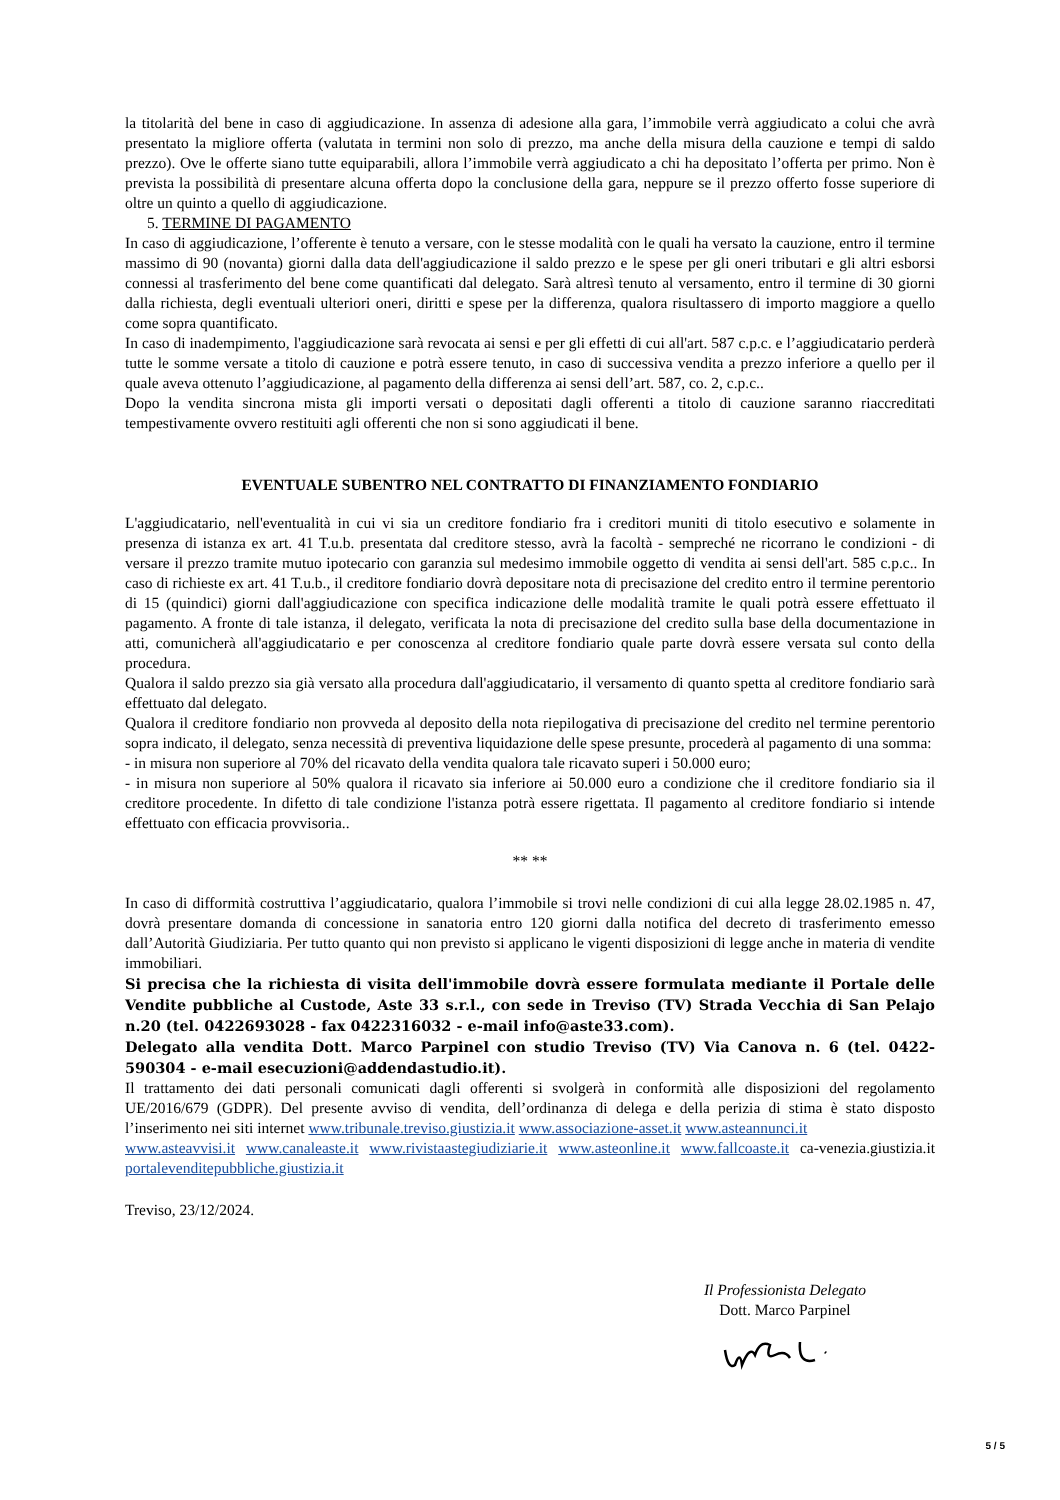la titolarità del bene in caso di aggiudicazione. In assenza di adesione alla gara, l’immobile verrà aggiudicato a colui che avrà presentato la migliore offerta (valutata in termini non solo di prezzo, ma anche della misura della cauzione e tempi di saldo prezzo). Ove le offerte siano tutte equiparabili, allora l’immobile verrà aggiudicato a chi ha depositato l’offerta per primo. Non è prevista la possibilità di presentare alcuna offerta dopo la conclusione della gara, neppure se il prezzo offerto fosse superiore di oltre un quinto a quello di aggiudicazione.
5. TERMINE DI PAGAMENTO
In caso di aggiudicazione, l’offerente è tenuto a versare, con le stesse modalità con le quali ha versato la cauzione, entro il termine massimo di 90 (novanta) giorni dalla data dell'aggiudicazione il saldo prezzo e le spese per gli oneri tributari e gli altri esborsi connessi al trasferimento del bene come quantificati dal delegato. Sarà altresì tenuto al versamento, entro il termine di 30 giorni dalla richiesta, degli eventuali ulteriori oneri, diritti e spese per la differenza, qualora risultassero di importo maggiore a quello come sopra quantificato.
In caso di inadempimento, l'aggiudicazione sarà revocata ai sensi e per gli effetti di cui all'art. 587 c.p.c. e l’aggiudicatario perderà tutte le somme versate a titolo di cauzione e potrà essere tenuto, in caso di successiva vendita a prezzo inferiore a quello per il quale aveva ottenuto l’aggiudicazione, al pagamento della differenza ai sensi dell’art. 587, co. 2, c.p.c..
Dopo la vendita sincrona mista gli importi versati o depositati dagli offerenti a titolo di cauzione saranno riaccreditati tempestivamente ovvero restituiti agli offerenti che non si sono aggiudicati il bene.
EVENTUALE SUBENTRO NEL CONTRATTO DI FINANZIAMENTO FONDIARIO
L'aggiudicatario, nell'eventualità in cui vi sia un creditore fondiario fra i creditori muniti di titolo esecutivo e solamente in presenza di istanza ex art. 41 T.u.b. presentata dal creditore stesso, avrà la facoltà - sempreché ne ricorrano le condizioni - di versare il prezzo tramite mutuo ipotecario con garanzia sul medesimo immobile oggetto di vendita ai sensi dell'art. 585 c.p.c.. In caso di richieste ex art. 41 T.u.b., il creditore fondiario dovrà depositare nota di precisazione del credito entro il termine perentorio di 15 (quindici) giorni dall'aggiudicazione con specifica indicazione delle modalità tramite le quali potrà essere effettuato il pagamento. A fronte di tale istanza, il delegato, verificata la nota di precisazione del credito sulla base della documentazione in atti, comunicherà all'aggiudicatario e per conoscenza al creditore fondiario quale parte dovrà essere versata sul conto della procedura.
Qualora il saldo prezzo sia già versato alla procedura dall'aggiudicatario, il versamento di quanto spetta al creditore fondiario sarà effettuato dal delegato.
Qualora il creditore fondiario non provveda al deposito della nota riepilogativa di precisazione del credito nel termine perentorio sopra indicato, il delegato, senza necessità di preventiva liquidazione delle spese presunte, procederà al pagamento di una somma:
- in misura non superiore al 70% del ricavato della vendita qualora tale ricavato superi i 50.000 euro;
- in misura non superiore al 50% qualora il ricavato sia inferiore ai 50.000 euro a condizione che il creditore fondiario sia il creditore procedente. In difetto di tale condizione l'istanza potrà essere rigettata. Il pagamento al creditore fondiario si intende effettuato con efficacia provvisoria..
** **
In caso di difformità costruttiva l’aggiudicatario, qualora l’immobile si trovi nelle condizioni di cui alla legge 28.02.1985 n. 47, dovrà presentare domanda di concessione in sanatoria entro 120 giorni dalla notifica del decreto di trasferimento emesso dall’Autorità Giudiziaria. Per tutto quanto qui non previsto si applicano le vigenti disposizioni di legge anche in materia di vendite immobiliari.
Si precisa che la richiesta di visita dell'immobile dovrà essere formulata mediante il Portale delle Vendite pubbliche al Custode, Aste 33 s.r.l., con sede in Treviso (TV) Strada Vecchia di San Pelajo n.20 (tel. 0422693028 - fax 0422316032 - e-mail info@aste33.com).
Delegato alla vendita Dott. Marco Parpinel con studio Treviso (TV) Via Canova n. 6 (tel. 0422-590304 - e-mail esecuzioni@addendastudio.it).
Il trattamento dei dati personali comunicati dagli offerenti si svolgerà in conformità alle disposizioni del regolamento UE/2016/679 (GDPR). Del presente avviso di vendita, dell’ordinanza di delega e della perizia di stima è stato disposto l’inserimento nei siti internet www.tribunale.treviso.giustizia.it www.associazione-asset.it www.asteannunci.it
www.asteavvisi.it www.canaleaste.it www.rivistaastegiudiziarie.it www.asteonline.it www.fallcoaste.it ca-venezia.giustizia.it portalevenditepubbliche.giustizia.it
Treviso, 23/12/2024.
Il Professionista Delegato
Dott. Marco Parpinel
5 / 5